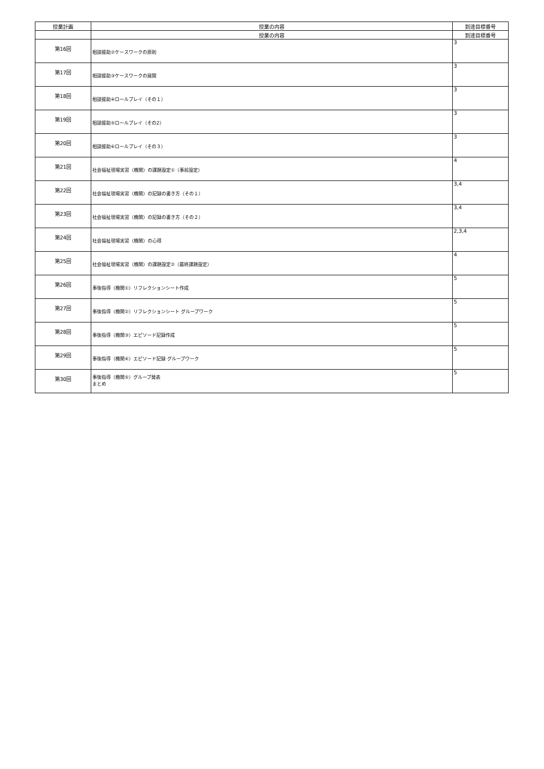| 授業計画 | 授業の内容 | 到達目標番号 |
| --- | --- | --- |
| | 授業の内容 | 到達目標番号 |
| 第16回 | 相談援助②ケースワークの原則 | 3 |
| 第17回 | 相談援助③ケースワークの展開 | 3 |
| 第18回 | 相談援助④ロールプレイ（その１） | 3 |
| 第19回 | 相談援助⑤ロールプレイ（その2） | 3 |
| 第20回 | 相談援助⑥ロールプレイ（その３） | 3 |
| 第21回 | 社会福祉現場実習（機関）の課題設定①（事前設定） | 4 |
| 第22回 | 社会福祉現場実習（機関）の記録の書き方（その１） | 3,4 |
| 第23回 | 社会福祉現場実習（機関）の記録の書き方（その２） | 3,4 |
| 第24回 | 社会福祉現場実習（機関）の心得 | 2,3,4 |
| 第25回 | 社会福祉現場実習（機関）の課題設定②（最終課題設定） | 4 |
| 第26回 | 事後指導（機関①）リフレクションシート作成 | 5 |
| 第27回 | 事後指導（機関②）リフレクションシート グループワーク | 5 |
| 第28回 | 事後指導（機関③）エピソード記録作成 | 5 |
| 第29回 | 事後指導（機関④）エピソード記録 グループワーク | 5 |
| 第30回 | 事後指導（機関⑤）グループ発表 まとめ | 5 |